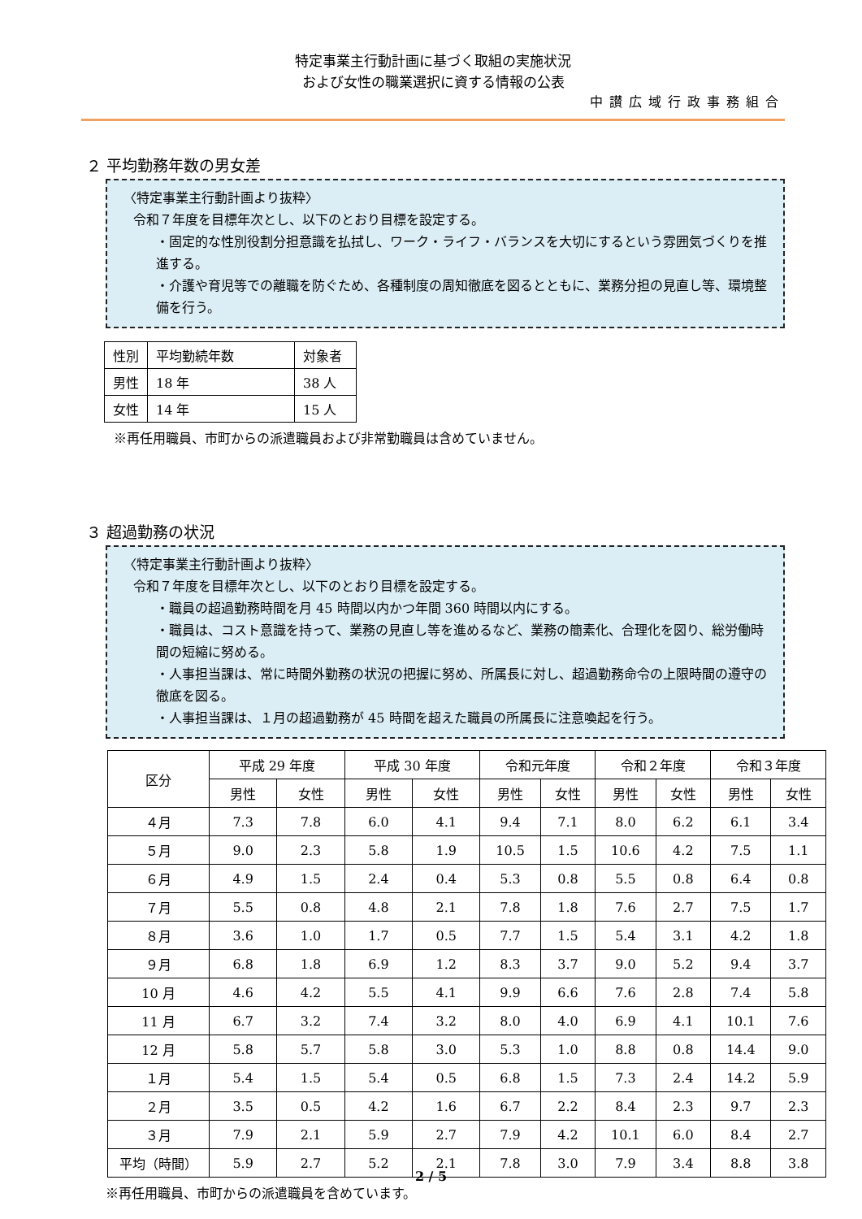特定事業主行動計画に基づく取組の実施状況
および女性の職業選択に資する情報の公表
中讃広域行政事務組合
２ 平均勤務年数の男女差
〈特定事業主行動計画より抜粋〉
令和７年度を目標年次とし、以下のとおり目標を設定する。
・固定的な性別役割分担意識を払拭し、ワーク・ライフ・バランスを大切にするという雰囲気づくりを推進する。
・介護や育児等での離職を防ぐため、各種制度の周知徹底を図るとともに、業務分担の見直し等、環境整備を行う。
| 性別 | 平均勤続年数 | 対象者 |
| 男性 | 18 年 | 38 人 |
| 女性 | 14 年 | 15 人 |
※再任用職員、市町からの派遣職員および非常勤職員は含めていません。
３ 超過勤務の状況
〈特定事業主行動計画より抜粋〉
令和７年度を目標年次とし、以下のとおり目標を設定する。
・職員の超過勤務時間を月 45 時間以内かつ年間 360 時間以内にする。
・職員は、コスト意識を持って、業務の見直し等を進めるなど、業務の簡素化、合理化を図り、総労働時間の短縮に努める。
・人事担当課は、常に時間外勤務の状況の把握に努め、所属長に対し、超過勤務命令の上限時間の遵守の徹底を図る。
・人事担当課は、１月の超過勤務が 45 時間を超えた職員の所属長に注意喚起を行う。
| 区分 | 平成 29 年度 | | 平成 30 年度 | | 令和元年度 | | 令和２年度 | | 令和３年度 | |
| --- | --- | --- | --- | --- | --- | --- | --- | --- | --- | --- |
| | 男性 | 女性 | 男性 | 女性 | 男性 | 女性 | 男性 | 女性 | 男性 | 女性 |
| ４月 | 7.3 | 7.8 | 6.0 | 4.1 | 9.4 | 7.1 | 8.0 | 6.2 | 6.1 | 3.4 |
| ５月 | 9.0 | 2.3 | 5.8 | 1.9 | 10.5 | 1.5 | 10.6 | 4.2 | 7.5 | 1.1 |
| ６月 | 4.9 | 1.5 | 2.4 | 0.4 | 5.3 | 0.8 | 5.5 | 0.8 | 6.4 | 0.8 |
| ７月 | 5.5 | 0.8 | 4.8 | 2.1 | 7.8 | 1.8 | 7.6 | 2.7 | 7.5 | 1.7 |
| ８月 | 3.6 | 1.0 | 1.7 | 0.5 | 7.7 | 1.5 | 5.4 | 3.1 | 4.2 | 1.8 |
| ９月 | 6.8 | 1.8 | 6.9 | 1.2 | 8.3 | 3.7 | 9.0 | 5.2 | 9.4 | 3.7 |
| 10 月 | 4.6 | 4.2 | 5.5 | 4.1 | 9.9 | 6.6 | 7.6 | 2.8 | 7.4 | 5.8 |
| 11 月 | 6.7 | 3.2 | 7.4 | 3.2 | 8.0 | 4.0 | 6.9 | 4.1 | 10.1 | 7.6 |
| 12 月 | 5.8 | 5.7 | 5.8 | 3.0 | 5.3 | 1.0 | 8.8 | 0.8 | 14.4 | 9.0 |
| １月 | 5.4 | 1.5 | 5.4 | 0.5 | 6.8 | 1.5 | 7.3 | 2.4 | 14.2 | 5.9 |
| ２月 | 3.5 | 0.5 | 4.2 | 1.6 | 6.7 | 2.2 | 8.4 | 2.3 | 9.7 | 2.3 |
| ３月 | 7.9 | 2.1 | 5.9 | 2.7 | 7.9 | 4.2 | 10.1 | 6.0 | 8.4 | 2.7 |
| 平均（時間） | 5.9 | 2.7 | 5.2 | 2.1 | 7.8 | 3.0 | 7.9 | 3.4 | 8.8 | 3.8 |
※再任用職員、市町からの派遣職員を含めています。
2 / 5